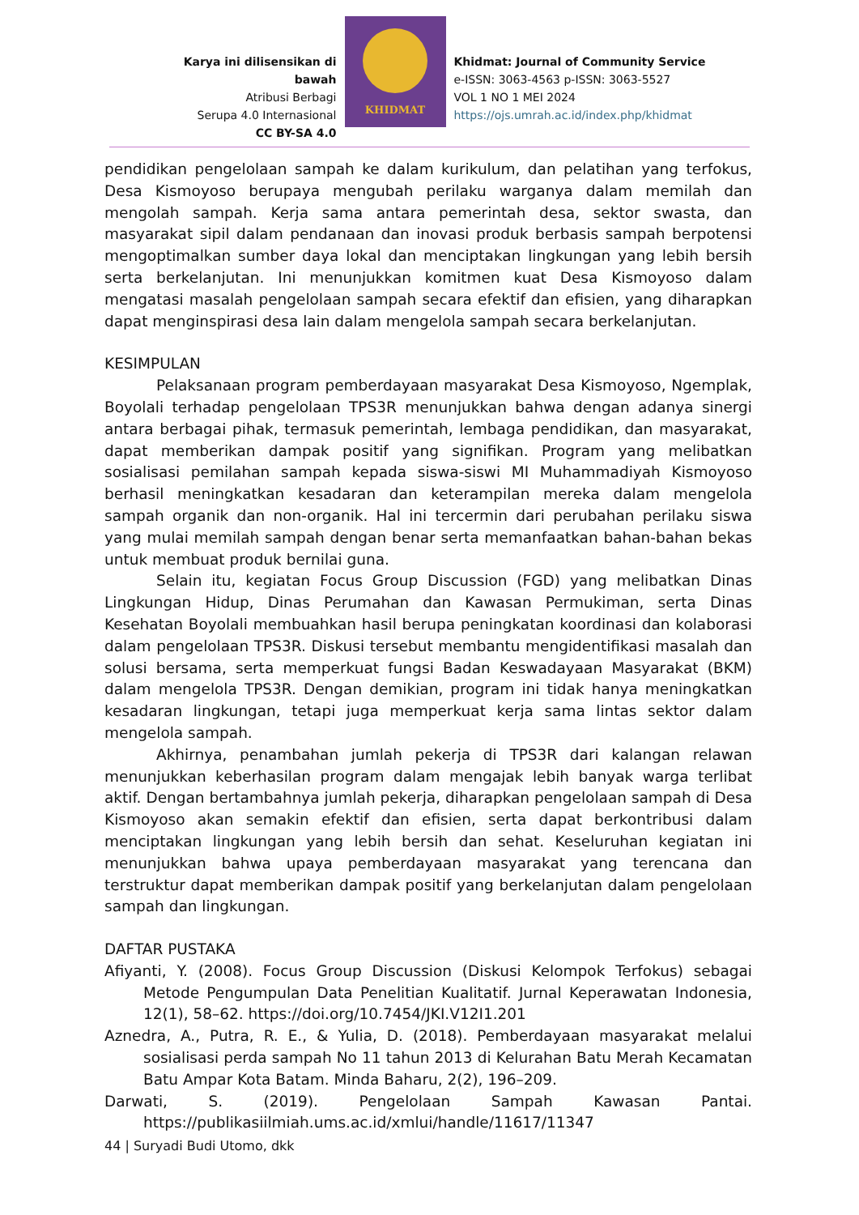Karya ini dilisensikan di bawah
Atribusi Berbagi
Serupa 4.0 Internasional
CC BY-SA 4.0
KHIDMAT
Khidmat: Journal of Community Service
e-ISSN: 3063-4563 p-ISSN: 3063-5527
VOL 1 NO 1 MEI 2024
https://ojs.umrah.ac.id/index.php/khidmat
pendidikan pengelolaan sampah ke dalam kurikulum, dan pelatihan yang terfokus, Desa Kismoyoso berupaya mengubah perilaku warganya dalam memilah dan mengolah sampah. Kerja sama antara pemerintah desa, sektor swasta, dan masyarakat sipil dalam pendanaan dan inovasi produk berbasis sampah berpotensi mengoptimalkan sumber daya lokal dan menciptakan lingkungan yang lebih bersih serta berkelanjutan. Ini menunjukkan komitmen kuat Desa Kismoyoso dalam mengatasi masalah pengelolaan sampah secara efektif dan efisien, yang diharapkan dapat menginspirasi desa lain dalam mengelola sampah secara berkelanjutan.
KESIMPULAN
Pelaksanaan program pemberdayaan masyarakat Desa Kismoyoso, Ngemplak, Boyolali terhadap pengelolaan TPS3R menunjukkan bahwa dengan adanya sinergi antara berbagai pihak, termasuk pemerintah, lembaga pendidikan, dan masyarakat, dapat memberikan dampak positif yang signifikan. Program yang melibatkan sosialisasi pemilahan sampah kepada siswa-siswi MI Muhammadiyah Kismoyoso berhasil meningkatkan kesadaran dan keterampilan mereka dalam mengelola sampah organik dan non-organik. Hal ini tercermin dari perubahan perilaku siswa yang mulai memilah sampah dengan benar serta memanfaatkan bahan-bahan bekas untuk membuat produk bernilai guna.
Selain itu, kegiatan Focus Group Discussion (FGD) yang melibatkan Dinas Lingkungan Hidup, Dinas Perumahan dan Kawasan Permukiman, serta Dinas Kesehatan Boyolali membuahkan hasil berupa peningkatan koordinasi dan kolaborasi dalam pengelolaan TPS3R. Diskusi tersebut membantu mengidentifikasi masalah dan solusi bersama, serta memperkuat fungsi Badan Keswadayaan Masyarakat (BKM) dalam mengelola TPS3R. Dengan demikian, program ini tidak hanya meningkatkan kesadaran lingkungan, tetapi juga memperkuat kerja sama lintas sektor dalam mengelola sampah.
Akhirnya, penambahan jumlah pekerja di TPS3R dari kalangan relawan menunjukkan keberhasilan program dalam mengajak lebih banyak warga terlibat aktif. Dengan bertambahnya jumlah pekerja, diharapkan pengelolaan sampah di Desa Kismoyoso akan semakin efektif dan efisien, serta dapat berkontribusi dalam menciptakan lingkungan yang lebih bersih dan sehat. Keseluruhan kegiatan ini menunjukkan bahwa upaya pemberdayaan masyarakat yang terencana dan terstruktur dapat memberikan dampak positif yang berkelanjutan dalam pengelolaan sampah dan lingkungan.
DAFTAR PUSTAKA
Afiyanti, Y. (2008). Focus Group Discussion (Diskusi Kelompok Terfokus) sebagai Metode Pengumpulan Data Penelitian Kualitatif. Jurnal Keperawatan Indonesia, 12(1), 58–62. https://doi.org/10.7454/JKI.V12I1.201
Aznedra, A., Putra, R. E., & Yulia, D. (2018). Pemberdayaan masyarakat melalui sosialisasi perda sampah No 11 tahun 2013 di Kelurahan Batu Merah Kecamatan Batu Ampar Kota Batam. Minda Baharu, 2(2), 196–209.
Darwati, S. (2019). Pengelolaan Sampah Kawasan Pantai. https://publikasiilmiah.ums.ac.id/xmlui/handle/11617/11347
44 | Suryadi Budi Utomo, dkk